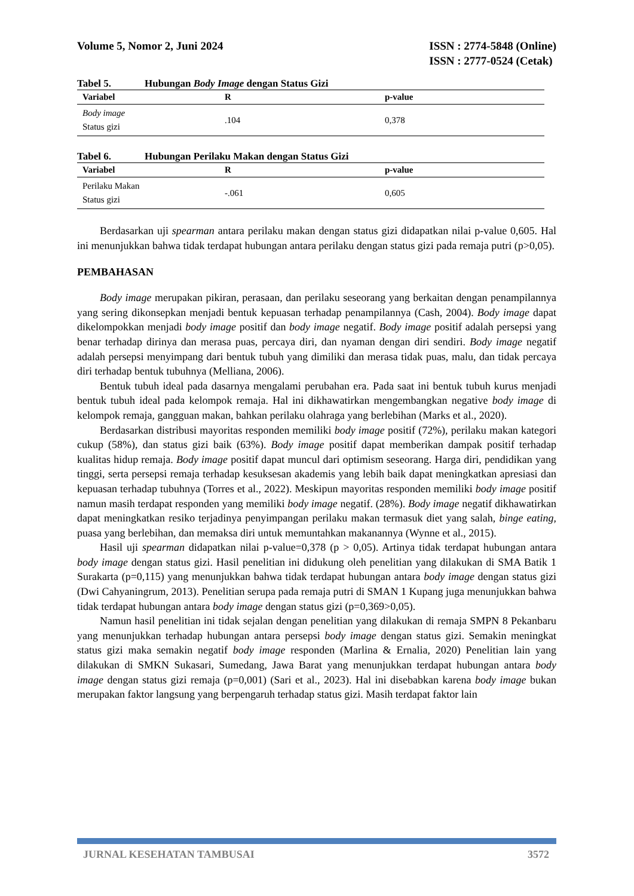Volume 5, Nomor 2, Juni 2024 ISSN : 2774-5848 (Online)
ISSN : 2777-0524 (Cetak)
Tabel 5. Hubungan Body Image dengan Status Gizi
| Variabel | R | p-value |
| --- | --- | --- |
| Body image Status gizi | .104 | 0,378 |
Tabel 6. Hubungan Perilaku Makan dengan Status Gizi
| Variabel | R | p-value |
| --- | --- | --- |
| Perilaku Makan Status gizi | -.061 | 0,605 |
Berdasarkan uji spearman antara perilaku makan dengan status gizi didapatkan nilai p-value 0,605. Hal ini menunjukkan bahwa tidak terdapat hubungan antara perilaku dengan status gizi pada remaja putri (p>0,05).
PEMBAHASAN
Body image merupakan pikiran, perasaan, dan perilaku seseorang yang berkaitan dengan penampilannya yang sering dikonsepkan menjadi bentuk kepuasan terhadap penampilannya (Cash, 2004). Body image dapat dikelompokkan menjadi body image positif dan body image negatif. Body image positif adalah persepsi yang benar terhadap dirinya dan merasa puas, percaya diri, dan nyaman dengan diri sendiri. Body image negatif adalah persepsi menyimpang dari bentuk tubuh yang dimiliki dan merasa tidak puas, malu, dan tidak percaya diri terhadap bentuk tubuhnya (Melliana, 2006).
Bentuk tubuh ideal pada dasarnya mengalami perubahan era. Pada saat ini bentuk tubuh kurus menjadi bentuk tubuh ideal pada kelompok remaja. Hal ini dikhawatirkan mengembangkan negative body image di kelompok remaja, gangguan makan, bahkan perilaku olahraga yang berlebihan (Marks et al., 2020).
Berdasarkan distribusi mayoritas responden memiliki body image positif (72%), perilaku makan kategori cukup (58%), dan status gizi baik (63%). Body image positif dapat memberikan dampak positif terhadap kualitas hidup remaja. Body image positif dapat muncul dari optimism seseorang. Harga diri, pendidikan yang tinggi, serta persepsi remaja terhadap kesuksesan akademis yang lebih baik dapat meningkatkan apresiasi dan kepuasan terhadap tubuhnya (Torres et al., 2022). Meskipun mayoritas responden memiliki body image positif namun masih terdapat responden yang memiliki body image negatif. (28%). Body image negatif dikhawatirkan dapat meningkatkan resiko terjadinya penyimpangan perilaku makan termasuk diet yang salah, binge eating, puasa yang berlebihan, dan memaksa diri untuk memuntahkan makanannya (Wynne et al., 2015).
Hasil uji spearman didapatkan nilai p-value=0,378 (p > 0,05). Artinya tidak terdapat hubungan antara body image dengan status gizi. Hasil penelitian ini didukung oleh penelitian yang dilakukan di SMA Batik 1 Surakarta (p=0,115) yang menunjukkan bahwa tidak terdapat hubungan antara body image dengan status gizi (Dwi Cahyaningrum, 2013). Penelitian serupa pada remaja putri di SMAN 1 Kupang juga menunjukkan bahwa tidak terdapat hubungan antara body image dengan status gizi (p=0,369>0,05).
Namun hasil penelitian ini tidak sejalan dengan penelitian yang dilakukan di remaja SMPN 8 Pekanbaru yang menunjukkan terhadap hubungan antara persepsi body image dengan status gizi. Semakin meningkat status gizi maka semakin negatif body image responden (Marlina & Ernalia, 2020) Penelitian lain yang dilakukan di SMKN Sukasari, Sumedang, Jawa Barat yang menunjukkan terdapat hubungan antara body image dengan status gizi remaja (p=0,001) (Sari et al., 2023). Hal ini disebabkan karena body image bukan merupakan faktor langsung yang berpengaruh terhadap status gizi. Masih terdapat faktor lain
JURNAL KESEHATAN TAMBUSAI 3572